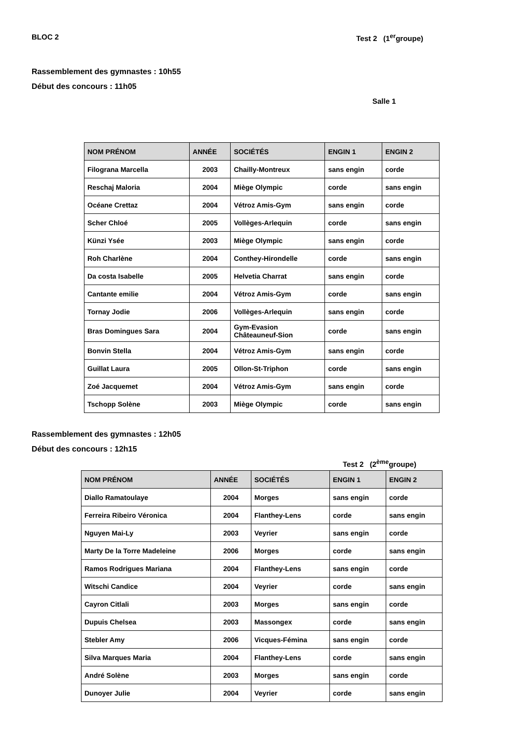BLOC 2 Test 2 (1<sup>er</sup>groupe)
Rassemblement des gymnastes : 10h55
Début des concours : 11h05
Salle 1
| NOM PRÉNOM | ANNÉE | SOCIÉTÉS | ENGIN 1 | ENGIN 2 |
| --- | --- | --- | --- | --- |
| Filograna Marcella | 2003 | Chailly-Montreux | sans engin | corde |
| Reschaj Maloria | 2004 | Miège Olympic | corde | sans engin |
| Océane Crettaz | 2004 | Vétroz Amis-Gym | sans engin | corde |
| Scher Chloé | 2005 | Vollèges-Arlequin | corde | sans engin |
| Künzi Ysée | 2003 | Miège Olympic | sans engin | corde |
| Roh Charlène | 2004 | Conthey-Hirondelle | corde | sans engin |
| Da costa Isabelle | 2005 | Helvetia Charrat | sans engin | corde |
| Cantante emilie | 2004 | Vétroz Amis-Gym | corde | sans engin |
| Tornay Jodie | 2006 | Vollèges-Arlequin | sans engin | corde |
| Bras Domingues Sara | 2004 | Gym-Evasion Châteauneuf-Sion | corde | sans engin |
| Bonvin Stella | 2004 | Vétroz Amis-Gym | sans engin | corde |
| Guillat Laura | 2005 | Ollon-St-Triphon | corde | sans engin |
| Zoé Jacquemet | 2004 | Vétroz Amis-Gym | sans engin | corde |
| Tschopp Solène | 2003 | Miège Olympic | corde | sans engin |
Rassemblement des gymnastes : 12h05
Début des concours : 12h15
Test 2 (2<sup>ème</sup>groupe)
| NOM PRÉNOM | ANNÉE | SOCIÉTÉS | ENGIN 1 | ENGIN 2 |
| --- | --- | --- | --- | --- |
| Diallo Ramatoulaye | 2004 | Morges | sans engin | corde |
| Ferreira Ribeiro Véronica | 2004 | Flanthey-Lens | corde | sans engin |
| Nguyen Mai-Ly | 2003 | Veyrier | sans engin | corde |
| Marty De la Torre Madeleine | 2006 | Morges | corde | sans engin |
| Ramos Rodrigues Mariana | 2004 | Flanthey-Lens | sans engin | corde |
| Witschi Candice | 2004 | Veyrier | corde | sans engin |
| Cayron Citlali | 2003 | Morges | sans engin | corde |
| Dupuis Chelsea | 2003 | Massongex | corde | sans engin |
| Stebler Amy | 2006 | Vicques-Fémina | sans engin | corde |
| Silva Marques Maria | 2004 | Flanthey-Lens | corde | sans engin |
| André Solène | 2003 | Morges | sans engin | corde |
| Dunoyer Julie | 2004 | Veyrier | corde | sans engin |